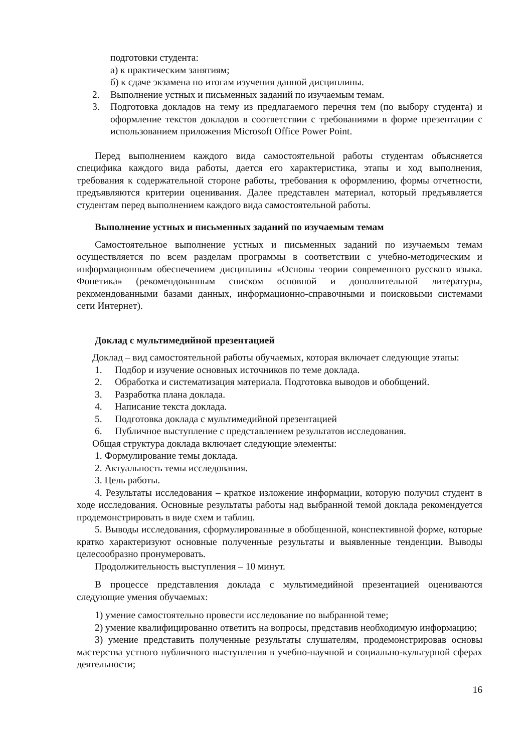подготовки студента:
а) к практическим занятиям;
б) к сдаче экзамена по итогам изучения данной дисциплины.
2. Выполнение устных и письменных заданий по изучаемым темам.
3. Подготовка докладов на тему из предлагаемого перечня тем (по выбору студента) и оформление текстов докладов в соответствии с требованиями в форме презентации с использованием приложения Microsoft Office Power Point.
Перед выполнением каждого вида самостоятельной работы студентам объясняется специфика каждого вида работы, дается его характеристика, этапы и ход выполнения, требования к содержательной стороне работы, требования к оформлению, формы отчетности, предъявляются критерии оценивания. Далее представлен материал, который предъявляется студентам перед выполнением каждого вида самостоятельной работы.
Выполнение устных и письменных заданий по изучаемым темам
Самостоятельное выполнение устных и письменных заданий по изучаемым темам осуществляется по всем разделам программы в соответствии с учебно-методическим и информационным обеспечением дисциплины «Основы теории современного русского языка. Фонетика» (рекомендованным списком основной и дополнительной литературы, рекомендованными базами данных, информационно-справочными и поисковыми системами сети Интернет).
Доклад с мультимедийной презентацией
Доклад – вид самостоятельной работы обучаемых, которая включает следующие этапы:
1. Подбор и изучение основных источников по теме доклада.
2. Обработка и систематизация материала. Подготовка выводов и обобщений.
3. Разработка плана доклада.
4. Написание текста доклада.
5. Подготовка доклада с мультимедийной презентацией
6. Публичное выступление с представлением результатов исследования.
Общая структура доклада включает следующие элементы:
1. Формулирование темы доклада.
2. Актуальность темы исследования.
3. Цель работы.
4. Результаты исследования – краткое изложение информации, которую получил студент в ходе исследования. Основные результаты работы над выбранной темой доклада рекомендуется продемонстрировать в виде схем и таблиц.
5. Выводы исследования, сформулированные в обобщенной, конспективной форме, которые кратко характеризуют основные полученные результаты и выявленные тенденции. Выводы целесообразно пронумеровать.
Продолжительность выступления – 10 минут.
В процессе представления доклада с мультимедийной презентацией оцениваются следующие умения обучаемых:
1) умение самостоятельно провести исследование по выбранной теме;
2) умение квалифицированно ответить на вопросы, представив необходимую информацию;
3) умение представить полученные результаты слушателям, продемонстрировав основы мастерства устного публичного выступления в учебно-научной и социально-культурной сферах деятельности;
16